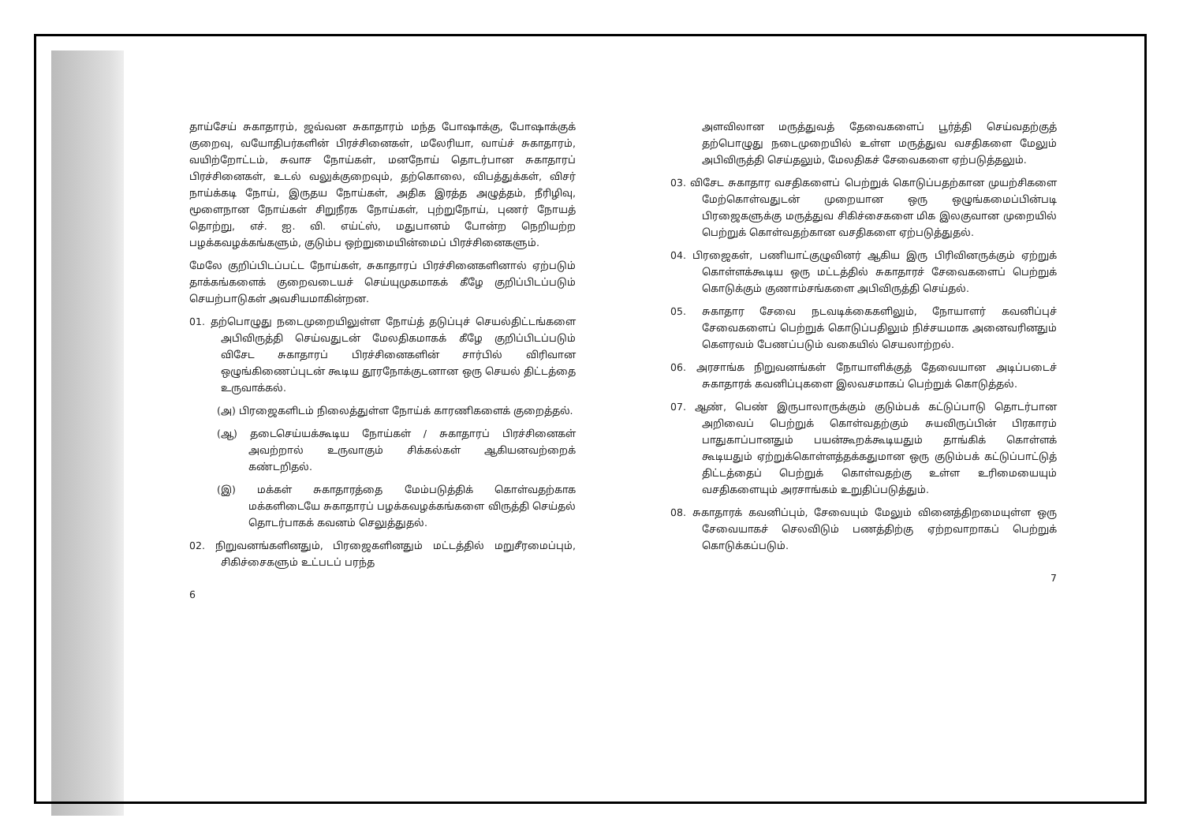தாய்சேய் சுகாதாரம், ஜவ்வன சுகாதாரம் மந்த போஷாக்கு, போஷாக்குக் குறைவு, வயோதிபர்களின் பிரச்சினைகள், மலேரியா, வாய்ச் சுகாதாரம், வயிற்றோட்டம், சுவாச நோய்கள், மனநோய் தொடர்பான சுகாதாரப் பிரச்சினைகள், உடல் வலுக்குறைவும், தற்கொலை, விபத்துக்கள், விசர் நாய்க்கடி நோய், இருதய நோய்கள், அதிக இரத்த அழுத்தம், நீரிழிவு, மூளைநான நோய்கள் சிறுநீரக நோய்கள், புற்றுநோய், புணர் நோயத் தொற்று, எச். ஐ. வி. எய்ட்ஸ், மதுபானம் போன்ற நெறியற்ற பழக்கவழக்கங்களும், குடும்ப ஒற்றுமையின்மைப் பிரச்சினைகளும்.
மேலே குறிப்பிடப்பட்ட நோய்கள், சுகாதாரப் பிரச்சினைகளினால் ஏற்படும் தாக்கங்களைக் குறைவடையச் செய்யுமுகமாகக் கீழே குறிப்பிடப்படும் செயற்பாடுகள் அவசியமாகின்றன.
01. தற்பொழுது நடைமுறையிலுள்ள நோய்த் தடுப்புச் செயல்திட்டங்களை அபிவிருத்தி செய்வதுடன் மேலதிகமாகக் கீழே குறிப்பிடப்படும் விசேட சுகாதாரப் பிரச்சினைகளின் சார்பில் விரிவான ஒழுங்கிணைப்புடன் கூடிய தூரநோக்குடனான ஒரு செயல் திட்டத்தை உருவாக்கல்.
(அ) பிரஜைகளிடம் நிலைத்துள்ள நோய்க் காரணிகளைக் குறைத்தல்.
(ஆ) தடைசெய்யக்கூடிய நோய்கள் / சுகாதாரப் பிரச்சினைகள் அவற்றால் உருவாகும் சிக்கல்கள் ஆகியனவற்றைக் கண்டறிதல்.
(இ) மக்கள் சுகாதாரத்தை மேம்படுத்திக் கொள்வதற்காக மக்களிடையே சுகாதாரப் பழக்கவழக்கங்களை விருத்தி செய்தல் தொடர்பாகக் கவனம் செலுத்துதல்.
02. நிறுவனங்களினதும், பிரஜைகளினதும் மட்டத்தில் மறுசீரமைப்பும், சிகிச்சைகளும் உட்படப் பரந்த
6
அளவிலான மருத்துவத் தேவைகளைப் பூர்த்தி செய்வதற்குத் தற்பொழுது நடைமுறையில் உள்ள மருத்துவ வசதிகளை மேலும் அபிவிருத்தி செய்தலும், மேலதிகச் சேவைகளை ஏற்படுத்தலும்.
03. விசேட சுகாதார வசதிகளைப் பெற்றுக் கொடுப்பதற்கான முயற்சிகளை மேற்கொள்வதுடன் முறையான ஒரு ஒழுங்கமைப்பின்படி பிரஜைகளுக்கு மருத்துவ சிகிச்சைகளை மிக இலகுவான முறையில் பெற்றுக் கொள்வதற்கான வசதிகளை ஏற்படுத்துதல்.
04. பிரஜைகள், பணியாட்குழுவினர் ஆகிய இரு பிரிவினருக்கும் ஏற்றுக் கொள்ளக்கூடிய ஒரு மட்டத்தில் சுகாதாரச் சேவைகளைப் பெற்றுக் கொடுக்கும் குணாம்சங்களை அபிவிருத்தி செய்தல்.
05. சுகாதார சேவை நடவடிக்கைகளிலும், நோயாளர் கவனிப்புச் சேவைகளைப் பெற்றுக் கொடுப்பதிலும் நிச்சயமாக அனைவரினதும் கௌரவம் பேணப்படும் வகையில் செயலாற்றல்.
06. அரசாங்க நிறுவனங்கள் நோயாளிக்குத் தேவையான அடிப்படைச் சுகாதாரக் கவனிப்புகளை இலவசமாகப் பெற்றுக் கொடுத்தல்.
07. ஆண், பெண் இருபாலாருக்கும் குடும்பக் கட்டுப்பாடு தொடர்பான அறிவைப் பெற்றுக் கொள்வதற்கும் சுயவிருப்பின் பிரகாரம் பாதுகாப்பானதும் பயன்கூறக்கூடியதும் தாங்கிக் கொள்ளக் கூடியதும் ஏற்றுக்கொள்ளத்தக்கதுமான ஒரு குடும்பக் கட்டுப்பாட்டுத் திட்டத்தைப் பெற்றுக் கொள்வதற்கு உள்ள உரிமையையும் வசதிகளையும் அரசாங்கம் உறுதிப்படுத்தும்.
08. சுகாதாரக் கவனிப்பும், சேவையும் மேலும் வினைத்திறமையுள்ள ஒரு சேவையாகச் செலவிடும் பணத்திற்கு ஏற்றவாறாகப் பெற்றுக் கொடுக்கப்படும்.
7